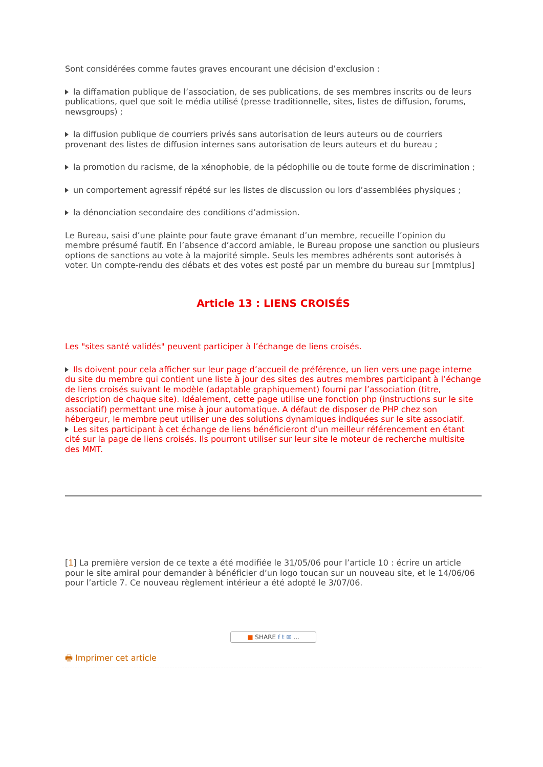Sont considérées comme fautes graves encourant une décision d’exclusion :
la diffamation publique de l’association, de ses publications, de ses membres inscrits ou de leurs publications, quel que soit le média utilisé (presse traditionnelle, sites, listes de diffusion, forums, newsgroups) ;
la diffusion publique de courriers privés sans autorisation de leurs auteurs ou de courriers provenant des listes de diffusion internes sans autorisation de leurs auteurs et du bureau ;
la promotion du racisme, de la xénophobie, de la pédophilie ou de toute forme de discrimination ;
un comportement agressif répété sur les listes de discussion ou lors d’assemblées physiques ;
la dénonciation secondaire des conditions d’admission.
Le Bureau, saisi d’une plainte pour faute grave émanant d’un membre, recueille l’opinion du membre présumé fautif. En l’absence d’accord amiable, le Bureau propose une sanction ou plusieurs options de sanctions au vote à la majorité simple. Seuls les membres adhérents sont autorisés à voter. Un compte-rendu des débats et des votes est posté par un membre du bureau sur [mmtplus]
Article 13 : LIENS CROISÉS
Les "sites santé validés" peuvent participer à l’échange de liens croisés.
Ils doivent pour cela afficher sur leur page d’accueil de préférence, un lien vers une page interne du site du membre qui contient une liste à jour des sites des autres membres participant à l’échange de liens croisés suivant le modèle (adaptable graphiquement) fourni par l’association (titre, description de chaque site). Idéalement, cette page utilise une fonction php (instructions sur le site associatif) permettant une mise à jour automatique. A défaut de disposer de PHP chez son hébergeur, le membre peut utiliser une des solutions dynamiques indiquées sur le site associatif.
Les sites participant à cet échange de liens bénéficieront d’un meilleur référencement en étant cité sur la page de liens croisés. Ils pourront utiliser sur leur site le moteur de recherche multisite des MMT.
[1] La première version de ce texte a été modifiée le 31/05/06 pour l’article 10 : écrire un article pour le site amiral pour demander à bénéficier d’un logo toucan sur un nouveau site, et le 14/06/06 pour l’article 7. Ce nouveau règlement intérieur a été adopté le 3/07/06.
■ SHARE f t ✉ ...
🖶 Imprimer cet article